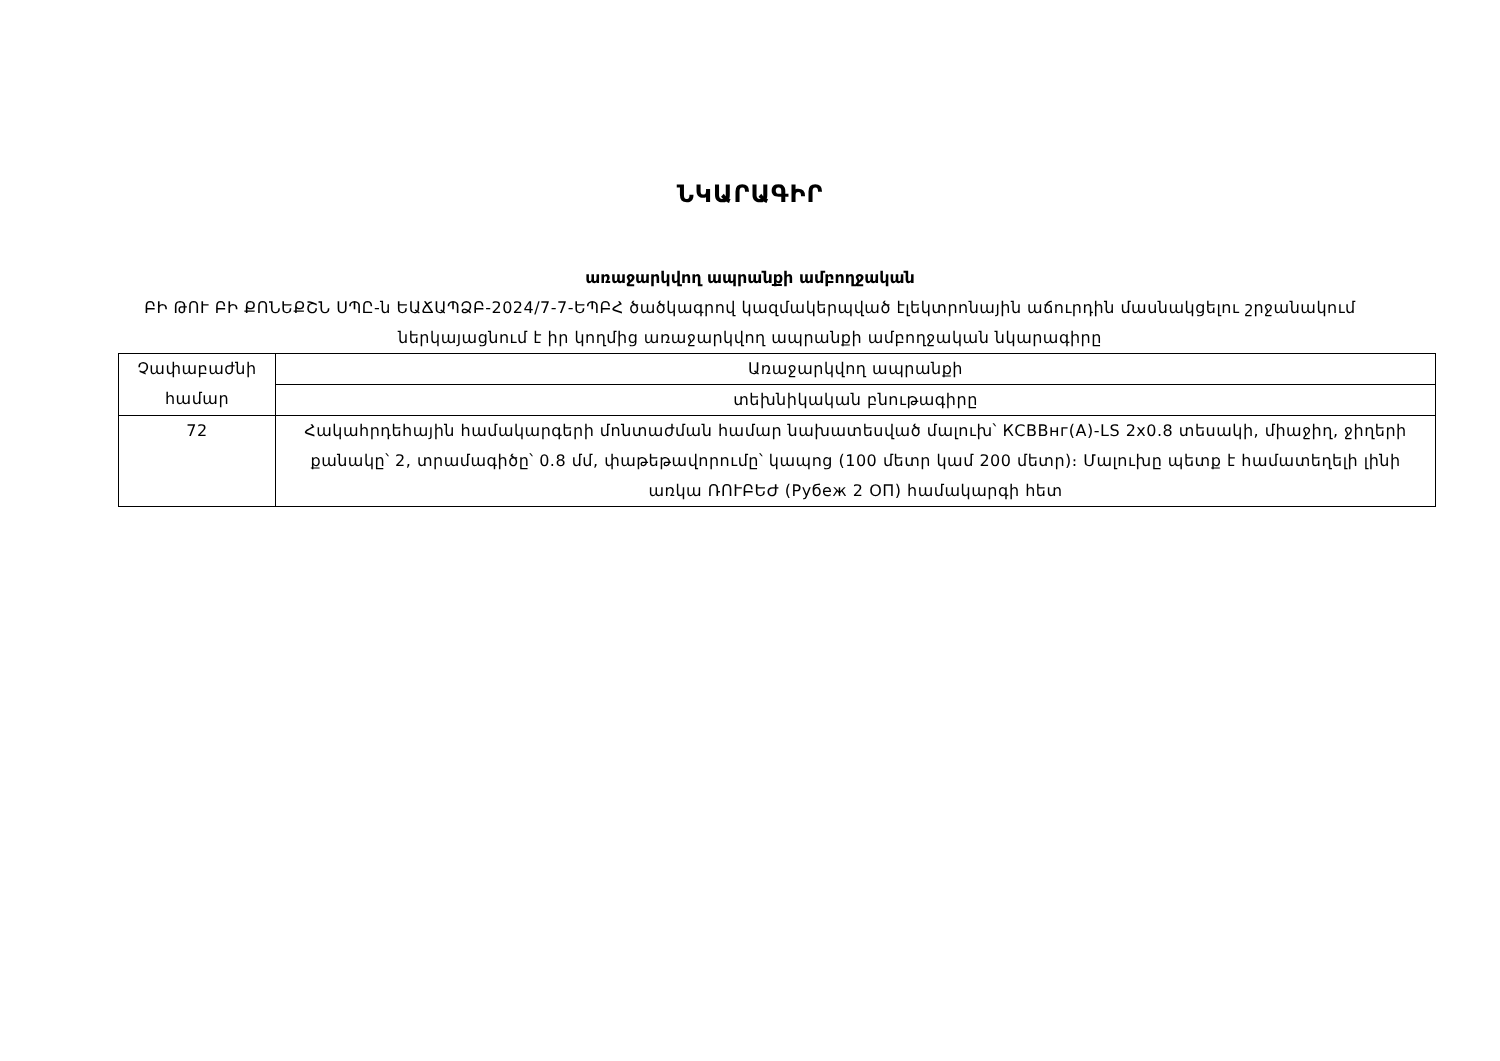ՆԿԱՐԱԳԻՐ
առաջարկվող ապրանքի ամբողջական
ԲԻ ԹՈՒ ԲԻ ՔՈՆԵՔՇՆ ՍՊԸ-ն ԵԱՃԱՊՁԲ-2024/7-7-ԵՊԲՀ ծածկագրով կազմակերպված էլեկտրոնային աճուրդին մասնակցելու շրջանակում ներկայացնում է իր կողմից առաջարկվող ապրանքի ամբողջական նկարագիրը
| Չափաբաժնի համար | Առաջարկվող ապրանքի |
| | տեխնիկական բնութագիրը |
| 72 | Հակահրդեհային համակարգերի մոնտաժման համար նախատեսված մալուխ՝ КСВВнг(А)-LS 2x0.8 տեսակի, միաջիղ, ջիղերի քանակը՝ 2, տրամագիծը՝ 0.8 մմ, փաթեթավորումը՝ կապոց (100 մետր կամ 200 մետր)։ Մալուխը պետք է համատեղելի լինի առկա ՌՈՒԲԵԺ (Рубеж 2 ОП) համակարգի հետ |